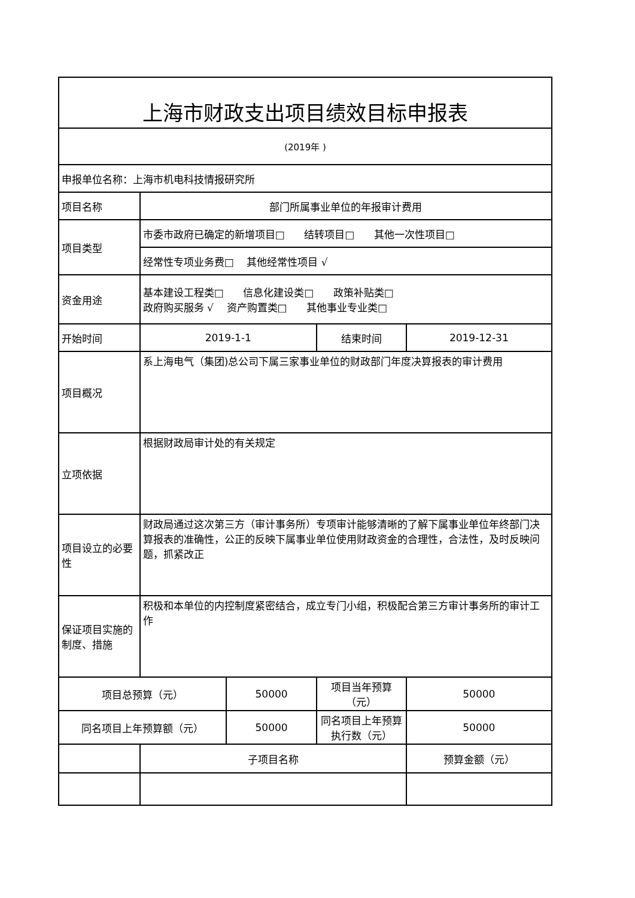| 上海市财政支出项目绩效目标申报表 | | | | |
| (2019年 ) | | | | |
| 申报单位名称：上海市机电科技情报研究所 | | | | |
| 项目名称 | 部门所属事业单位的年报审计费用 | | | |
| 项目类型 | 市委市政府已确定的新增项目□ 结转项目□ 其他一次性项目□ | | | |
| | 经常性专项业务费□ 其他经常性项目 √ | | | |
| 资金用途 | 基本建设工程类□ 信息化建设类□ 政策补贴类□ 政府购买服务 √ 资产购置类□ 其他事业专业类□ | | | |
| 开始时间 | 2019-1-1 | | 结束时间 | 2019-12-31 |
| 项目概况 | 系上海电气（集团)总公司下属三家事业单位的财政部门年度决算报表的审计费用 | | | |
| 立项依据 | 根据财政局审计处的有关规定 | | | |
| 项目设立的必要性 | 财政局通过这次第三方（审计事务所）专项审计能够清晰的了解下属事业单位年终部门决算报表的准确性，公正的反映下属事业单位使用财政资金的合理性，合法性，及时反映问题，抓紧改正 | | | |
| 保证项目实施的制度、措施 | 积极和本单位的内控制度紧密结合，成立专门小组，积极配合第三方审计事务所的审计工作 | | | |
| 项目总预算（元） | | 50000 | 项目当年预算（元） | 50000 |
| 同名项目上年预算额（元） | | 50000 | 同名项目上年预算执行数（元） | 50000 |
| | 子项目名称 | | | 预算金额（元） |